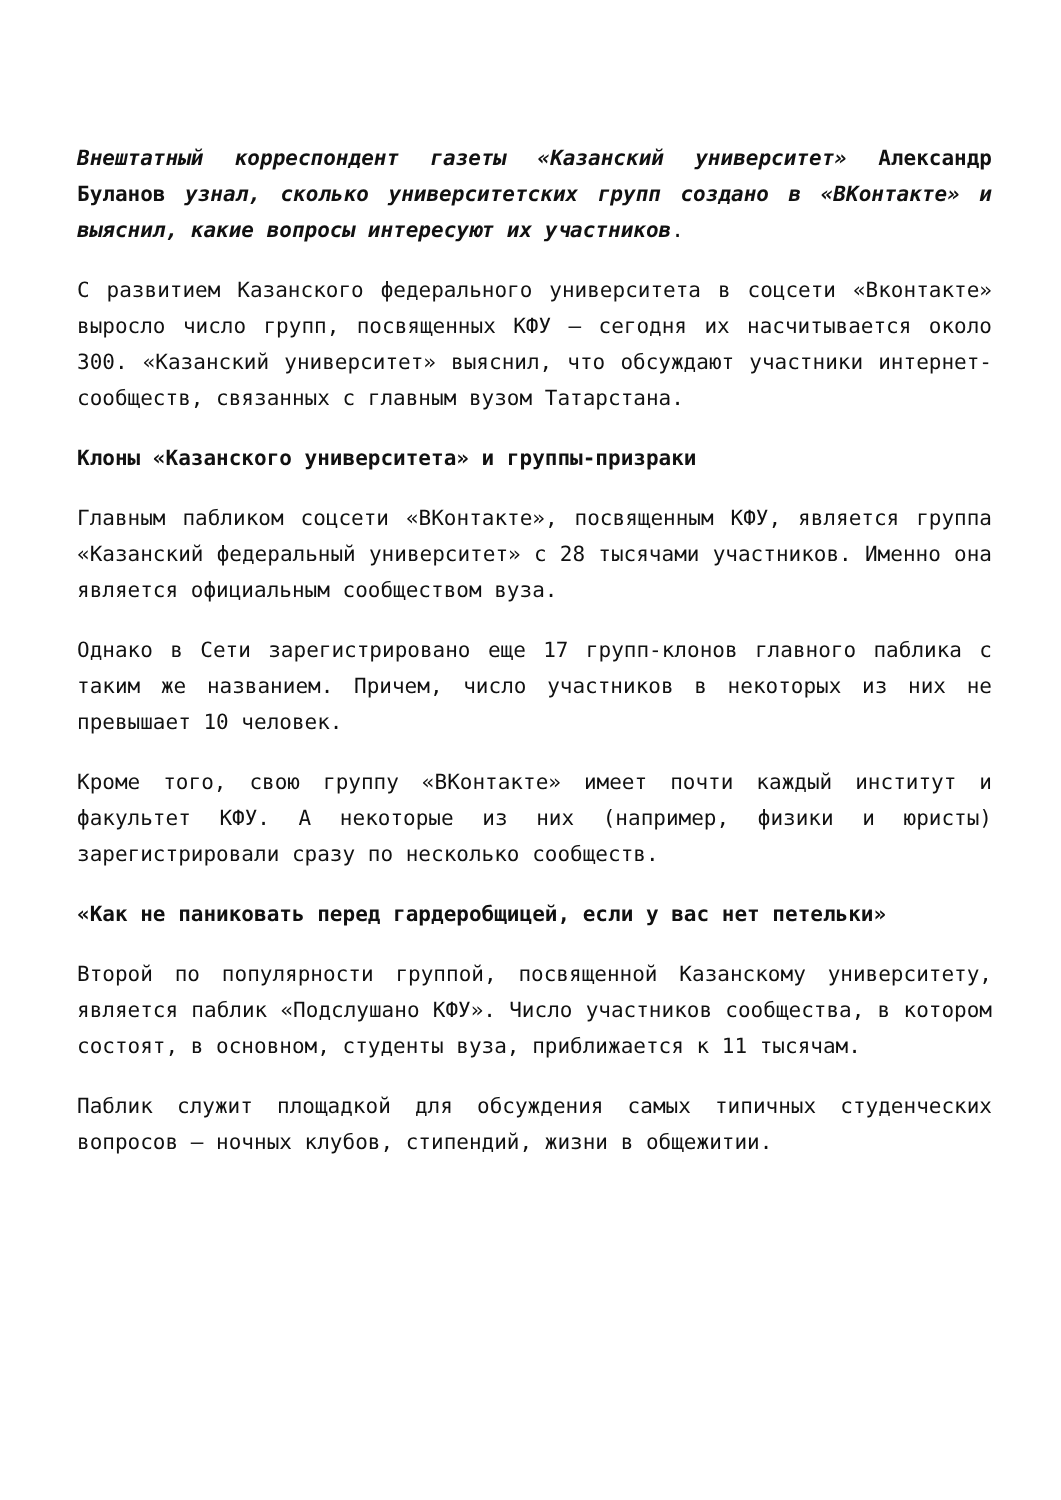Внештатный корреспондент газеты «Казанский университет» Александр Буланов узнал, сколько университетских групп создано в «ВКонтакте» и выяснил, какие вопросы интересуют их участников.
С развитием Казанского федерального университета в соцсети «Вконтакте» выросло число групп, посвященных КФУ — сегодня их насчитывается около 300. «Казанский университет» выяснил, что обсуждают участники интернет-сообществ, связанных с главным вузом Татарстана.
Клоны «Казанского университета» и группы-призраки
Главным пабликом соцсети «ВКонтакте», посвященным КФУ, является группа «Казанский федеральный университет» с 28 тысячами участников. Именно она является официальным сообществом вуза.
Однако в Сети зарегистрировано еще 17 групп-клонов главного паблика с таким же названием. Причем, число участников в некоторых из них не превышает 10 человек.
Кроме того, свою группу «ВКонтакте» имеет почти каждый институт и факультет КФУ. А некоторые из них (например, физики и юристы) зарегистрировали сразу по несколько сообществ.
«Как не паниковать перед гардеробщицей, если у вас нет петельки»
Второй по популярности группой, посвященной Казанскому университету, является паблик «Подслушано КФУ». Число участников сообщества, в котором состоят, в основном, студенты вуза, приближается к 11 тысячам.
Паблик служит площадкой для обсуждения самых типичных студенческих вопросов — ночных клубов, стипендий, жизни в общежитии.